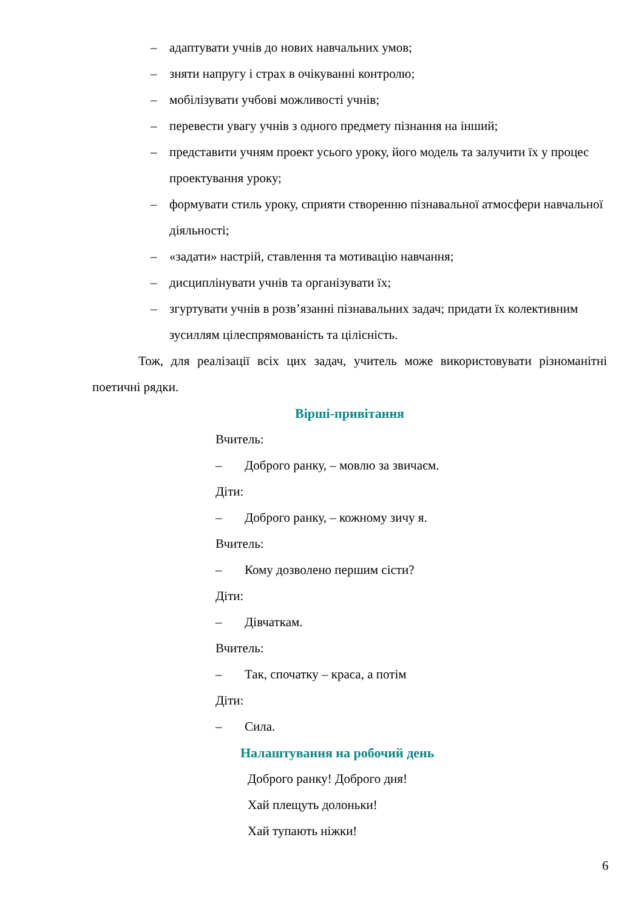– адаптувати учнів до нових навчальних умов;
– зняти напругу і страх в очікуванні контролю;
– мобілізувати учбові можливості учнів;
– перевести увагу учнів з одного предмету пізнання на інший;
– представити учням проект усього уроку, його модель та залучити їх у процес проектування уроку;
– формувати стиль уроку, сприяти створенню пізнавальної атмосфери навчальної діяльності;
– «задати» настрій, ставлення та мотивацію навчання;
– дисциплінувати учнів та організувати їх;
– згуртувати учнів в розв’язанні пізнавальних задач; придати їх колективним зусиллям цілеспрямованість та цілісність.
Тож, для реалізації всіх цих задач, учитель може використовувати різноманітні поетичні рядки.
Вірші-привітання
Вчитель:
– Доброго ранку, – мовлю за звичаєм.
Діти:
– Доброго ранку, – кожному зичу я.
Вчитель:
– Кому дозволено першим сісти?
Діти:
– Дівчаткам.
Вчитель:
– Так, спочатку – краса, а потім
Діти:
– Сила.
Налаштування на робочий день
Доброго ранку! Доброго дня!
Хай плещуть долоньки!
Хай тупають ніжки!
6